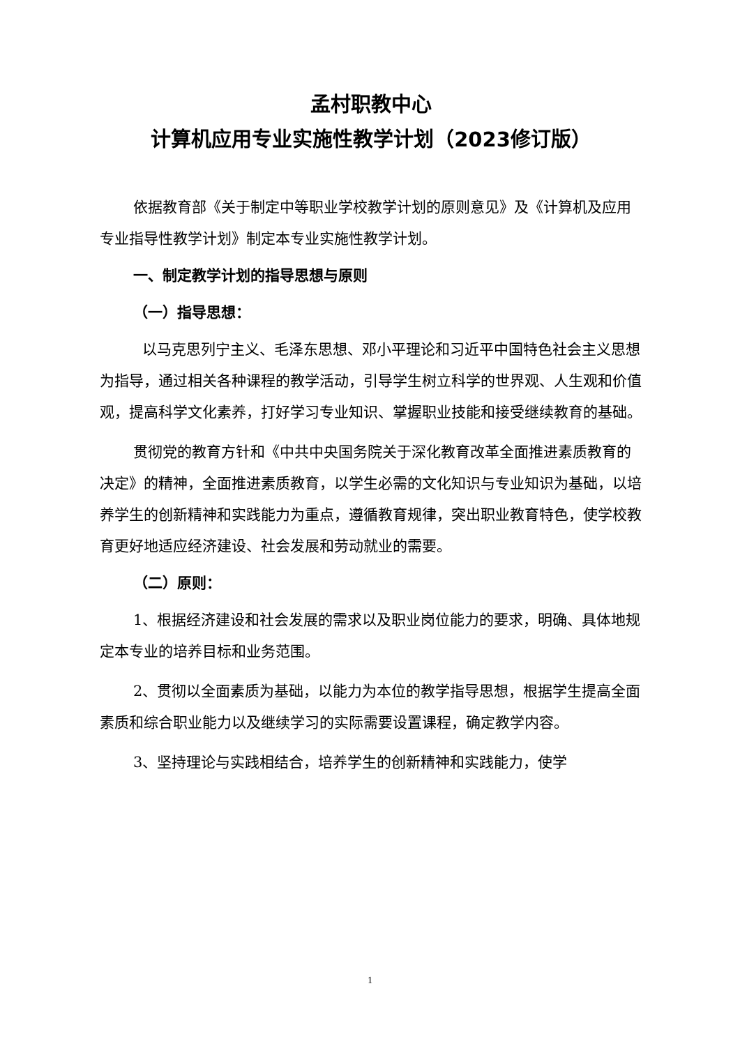孟村职教中心
计算机应用专业实施性教学计划（2023修订版）
依据教育部《关于制定中等职业学校教学计划的原则意见》及《计算机及应用专业指导性教学计划》制定本专业实施性教学计划。
一、制定教学计划的指导思想与原则
（一）指导思想：
以马克思列宁主义、毛泽东思想、邓小平理论和习近平中国特色社会主义思想为指导，通过相关各种课程的教学活动，引导学生树立科学的世界观、人生观和价值观，提高科学文化素养，打好学习专业知识、掌握职业技能和接受继续教育的基础。
贯彻党的教育方针和《中共中央国务院关于深化教育改革全面推进素质教育的决定》的精神，全面推进素质教育，以学生必需的文化知识与专业知识为基础，以培养学生的创新精神和实践能力为重点，遵循教育规律，突出职业教育特色，使学校教育更好地适应经济建设、社会发展和劳动就业的需要。
（二）原则：
1、根据经济建设和社会发展的需求以及职业岗位能力的要求，明确、具体地规定本专业的培养目标和业务范围。
2、贯彻以全面素质为基础，以能力为本位的教学指导思想，根据学生提高全面素质和综合职业能力以及继续学习的实际需要设置课程，确定教学内容。
3、坚持理论与实践相结合，培养学生的创新精神和实践能力，使学
1